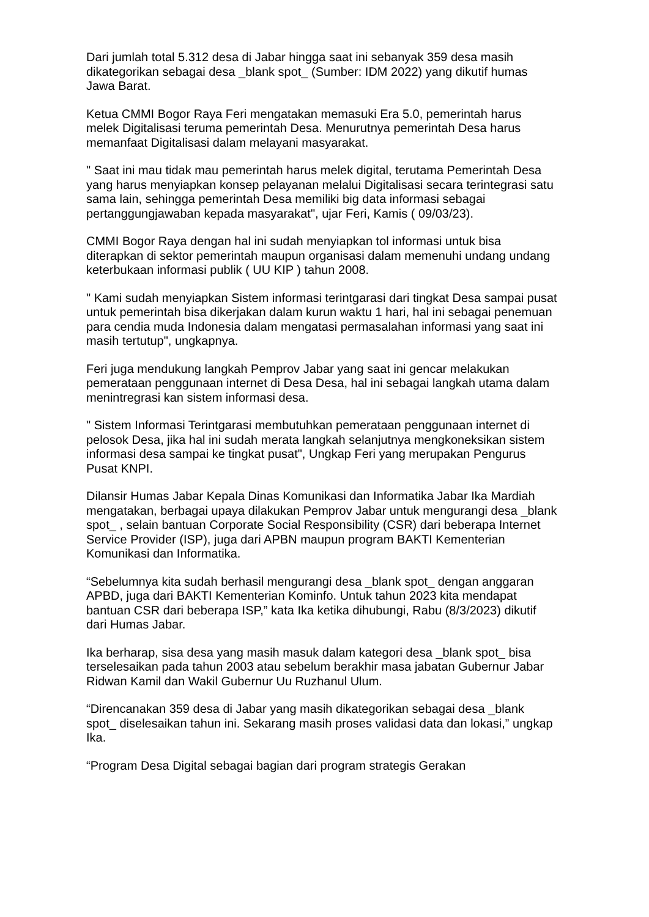Dari jumlah total 5.312 desa di Jabar hingga saat ini sebanyak 359 desa masih dikategorikan sebagai desa _blank spot_ (Sumber: IDM 2022) yang dikutif humas Jawa Barat.
Ketua CMMI Bogor Raya Feri mengatakan memasuki Era 5.0, pemerintah harus melek Digitalisasi teruma pemerintah Desa. Menurutnya pemerintah Desa harus memanfaat Digitalisasi dalam melayani masyarakat.
" Saat ini mau tidak mau pemerintah harus melek digital, terutama Pemerintah Desa yang harus menyiapkan konsep pelayanan melalui Digitalisasi secara terintegrasi satu sama lain, sehingga pemerintah Desa memiliki big data informasi sebagai pertanggungjawaban kepada masyarakat", ujar Feri, Kamis ( 09/03/23).
CMMI Bogor Raya dengan hal ini sudah menyiapkan tol informasi untuk bisa diterapkan di sektor pemerintah maupun organisasi dalam memenuhi undang undang keterbukaan informasi publik ( UU KIP ) tahun 2008.
" Kami sudah menyiapkan Sistem informasi terintgarasi dari tingkat Desa sampai pusat untuk pemerintah bisa dikerjakan dalam kurun waktu 1 hari, hal ini sebagai penemuan para cendia muda Indonesia dalam mengatasi permasalahan informasi yang saat ini masih tertutup", ungkapnya.
Feri juga mendukung langkah Pemprov Jabar yang saat ini gencar melakukan pemerataan penggunaan internet di Desa Desa, hal ini sebagai langkah utama dalam menintregrasi kan sistem informasi desa.
" Sistem Informasi Terintgarasi membutuhkan pemerataan penggunaan internet di pelosok Desa, jika hal ini sudah merata langkah selanjutnya mengkoneksikan sistem informasi desa sampai ke tingkat pusat", Ungkap Feri yang merupakan Pengurus Pusat KNPI.
Dilansir Humas Jabar Kepala Dinas Komunikasi dan Informatika Jabar Ika Mardiah mengatakan, berbagai upaya dilakukan Pemprov Jabar untuk mengurangi desa _blank spot_ , selain bantuan Corporate Social Responsibility (CSR) dari beberapa Internet Service Provider (ISP), juga dari APBN maupun program BAKTI Kementerian Komunikasi dan Informatika.
“Sebelumnya kita sudah berhasil mengurangi desa _blank spot_ dengan anggaran APBD, juga dari BAKTI Kementerian Kominfo. Untuk tahun 2023 kita mendapat bantuan CSR dari beberapa ISP,” kata Ika ketika dihubungi, Rabu (8/3/2023) dikutif dari Humas Jabar.
Ika berharap, sisa desa yang masih masuk dalam kategori desa _blank spot_ bisa terselesaikan pada tahun 2003 atau sebelum berakhir masa jabatan Gubernur Jabar Ridwan Kamil dan Wakil Gubernur Uu Ruzhanul Ulum.
“Direncanakan 359 desa di Jabar yang masih dikategorikan sebagai desa _blank spot_ diselesaikan tahun ini. Sekarang masih proses validasi data dan lokasi,” ungkap Ika.
“Program Desa Digital sebagai bagian dari program strategis Gerakan